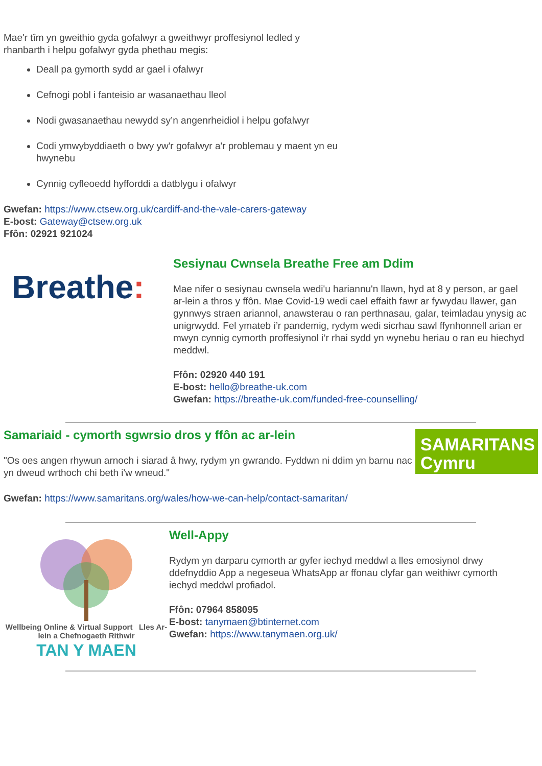Mae'r tîm yn gweithio gyda gofalwyr a gweithwyr proffesiynol ledled y
rhanbarth i helpu gofalwyr gyda phethau megis:
Deall pa gymorth sydd ar gael i ofalwyr
Cefnogi pobl i fanteisio ar wasanaethau lleol
Nodi gwasanaethau newydd sy’n angenrheidiol i helpu gofalwyr
Codi ymwybyddiaeth o bwy yw'r gofalwyr a'r problemau y maent yn eu hwynebu
Cynnig cyfleoedd hyfforddi a datblygu i ofalwyr
Gwefan: https://www.ctsew.org.uk/cardiff-and-the-vale-carers-gateway
E-bost: Gateway@ctsew.org.uk
Ffôn: 02921 921024
Breathe:
Sesiynau Cwnsela Breathe Free am Ddim
Mae nifer o sesiynau cwnsela wedi'u hariannu'n llawn, hyd at 8 y person, ar gael ar-lein a thros y ffôn. Mae Covid-19 wedi cael effaith fawr ar fywydau llawer, gan gynnwys straen ariannol, anawsterau o ran perthnasau, galar, teimladau ynysig ac unigrwydd. Fel ymateb i’r pandemig, rydym wedi sicrhau sawl ffynhonnell arian er mwyn cynnig cymorth proffesiynol i’r rhai sydd yn wynebu heriau o ran eu hiechyd meddwl.
Ffôn: 02920 440 191
E-bost: hello@breathe-uk.com
Gwefan: https://breathe-uk.com/funded-free-counselling/
Samariaid - cymorth sgwrsio dros y ffôn ac ar-lein
"Os oes angen rhywun arnoch i siarad â hwy, rydym yn gwrando. Fyddwn ni ddim yn barnu nac yn dweud wrthoch chi beth i'w wneud."
SAMARITANS
Cymru
Gwefan: https://www.samaritans.org/wales/how-we-can-help/contact-samaritan/
Wellbeing Online & Virtual Support Lles Ar-lein a Chefnogaeth Rithwir
TAN Y MAEN
Well-Appy
Rydym yn darparu cymorth ar gyfer iechyd meddwl a lles emosiynol drwy ddefnyddio App a negeseua WhatsApp ar ffonau clyfar gan weithiwr cymorth iechyd meddwl profiadol.
Ffôn: 07964 858095
E-bost: tanymaen@btinternet.com
Gwefan: https://www.tanymaen.org.uk/